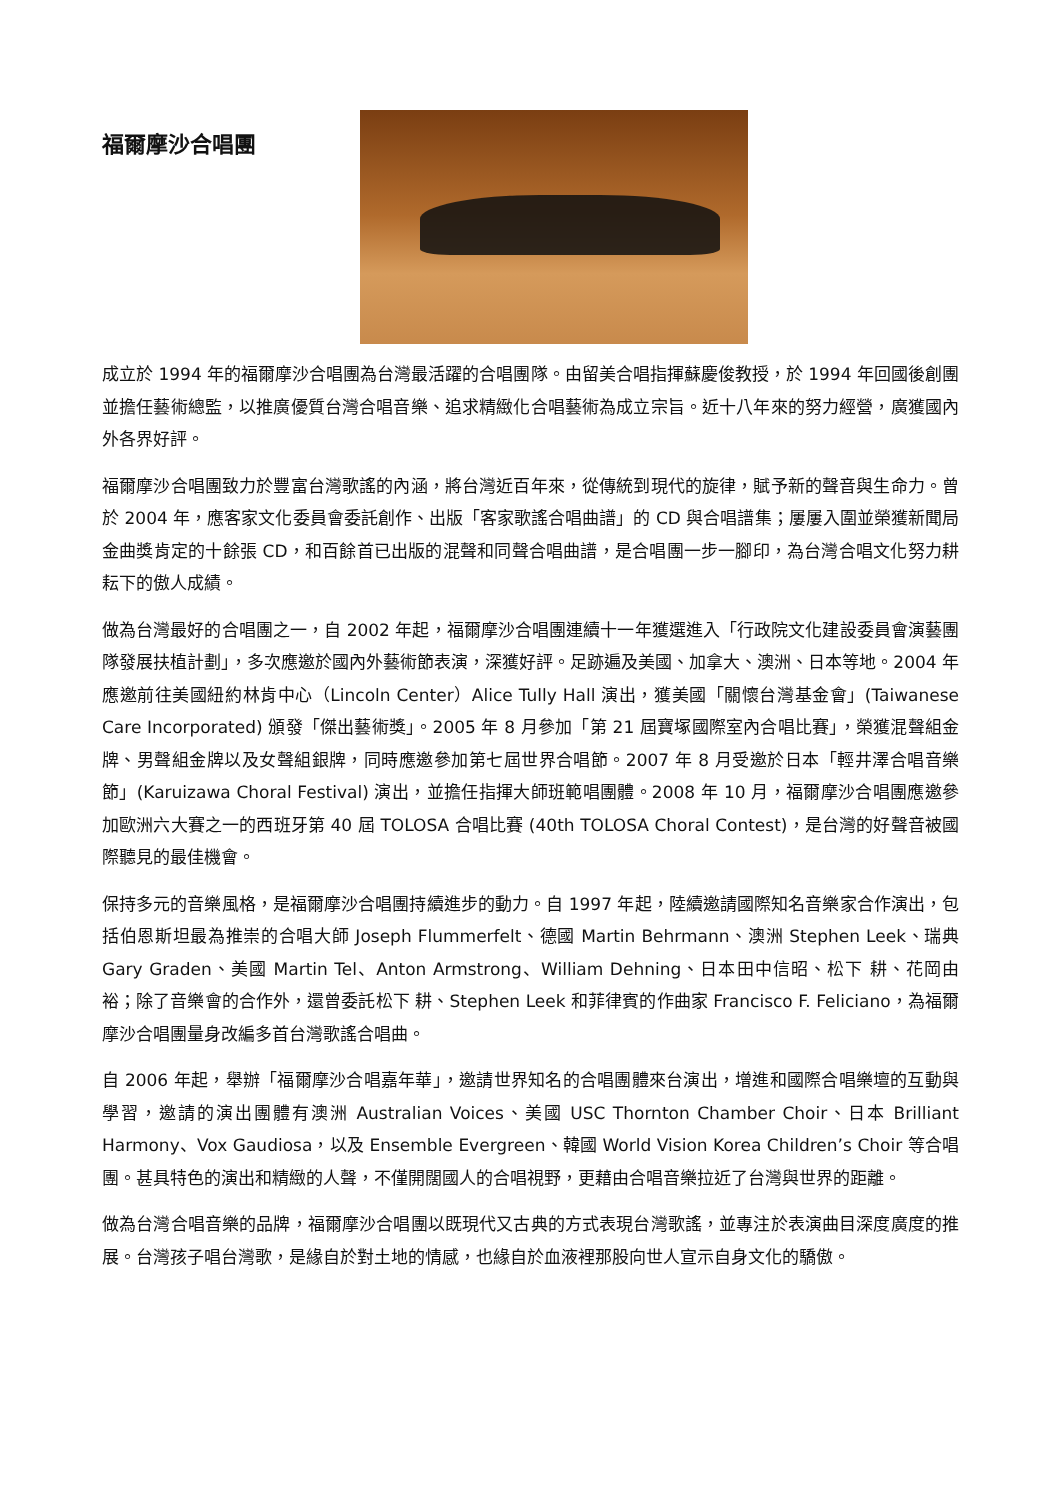福爾摩沙合唱團
成立於 1994 年的福爾摩沙合唱團為台灣最活躍的合唱團隊。由留美合唱指揮蘇慶俊教授，於 1994 年回國後創團並擔任藝術總監，以推廣優質台灣合唱音樂、追求精緻化合唱藝術為成立宗旨。近十八年來的努力經營，廣獲國內外各界好評。
福爾摩沙合唱團致力於豐富台灣歌謠的內涵，將台灣近百年來，從傳統到現代的旋律，賦予新的聲音與生命力。曾於 2004 年，應客家文化委員會委託創作、出版「客家歌謠合唱曲譜」的 CD 與合唱譜集；屢屢入圍並榮獲新聞局金曲獎肯定的十餘張 CD，和百餘首已出版的混聲和同聲合唱曲譜，是合唱團一步一腳印，為台灣合唱文化努力耕耘下的傲人成績。
做為台灣最好的合唱團之一，自 2002 年起，福爾摩沙合唱團連續十一年獲選進入「行政院文化建設委員會演藝團隊發展扶植計劃」，多次應邀於國內外藝術節表演，深獲好評。足跡遍及美國、加拿大、澳洲、日本等地。2004 年應邀前往美國紐約林肯中心（Lincoln Center）Alice Tully Hall 演出，獲美國「關懷台灣基金會」(Taiwanese Care Incorporated) 頒發「傑出藝術獎」。2005 年 8 月參加「第 21 屆寶塚國際室內合唱比賽」，榮獲混聲組金牌、男聲組金牌以及女聲組銀牌，同時應邀參加第七屆世界合唱節。2007 年 8 月受邀於日本「輕井澤合唱音樂節」(Karuizawa Choral Festival) 演出，並擔任指揮大師班範唱團體。2008 年 10 月，福爾摩沙合唱團應邀參加歐洲六大賽之一的西班牙第 40 屆 TOLOSA 合唱比賽 (40th TOLOSA Choral Contest)，是台灣的好聲音被國際聽見的最佳機會。
保持多元的音樂風格，是福爾摩沙合唱團持續進步的動力。自 1997 年起，陸續邀請國際知名音樂家合作演出，包括伯恩斯坦最為推崇的合唱大師 Joseph Flummerfelt、德國 Martin Behrmann、澳洲 Stephen Leek、瑞典 Gary Graden、美國 Martin Tel、Anton Armstrong、William Dehning、日本田中信昭、松下 耕、花岡由裕；除了音樂會的合作外，還曾委託松下 耕、Stephen Leek 和菲律賓的作曲家 Francisco F. Feliciano，為福爾摩沙合唱團量身改編多首台灣歌謠合唱曲。
自 2006 年起，舉辦「福爾摩沙合唱嘉年華」，邀請世界知名的合唱團體來台演出，增進和國際合唱樂壇的互動與學習，邀請的演出團體有澳洲 Australian Voices、美國 USC Thornton Chamber Choir、日本 Brilliant Harmony、Vox Gaudiosa，以及 Ensemble Evergreen、韓國 World Vision Korea Children’s Choir 等合唱團。甚具特色的演出和精緻的人聲，不僅開闊國人的合唱視野，更藉由合唱音樂拉近了台灣與世界的距離。
做為台灣合唱音樂的品牌，福爾摩沙合唱團以既現代又古典的方式表現台灣歌謠，並專注於表演曲目深度廣度的推展。台灣孩子唱台灣歌，是緣自於對土地的情感，也緣自於血液裡那股向世人宣示自身文化的驕傲。